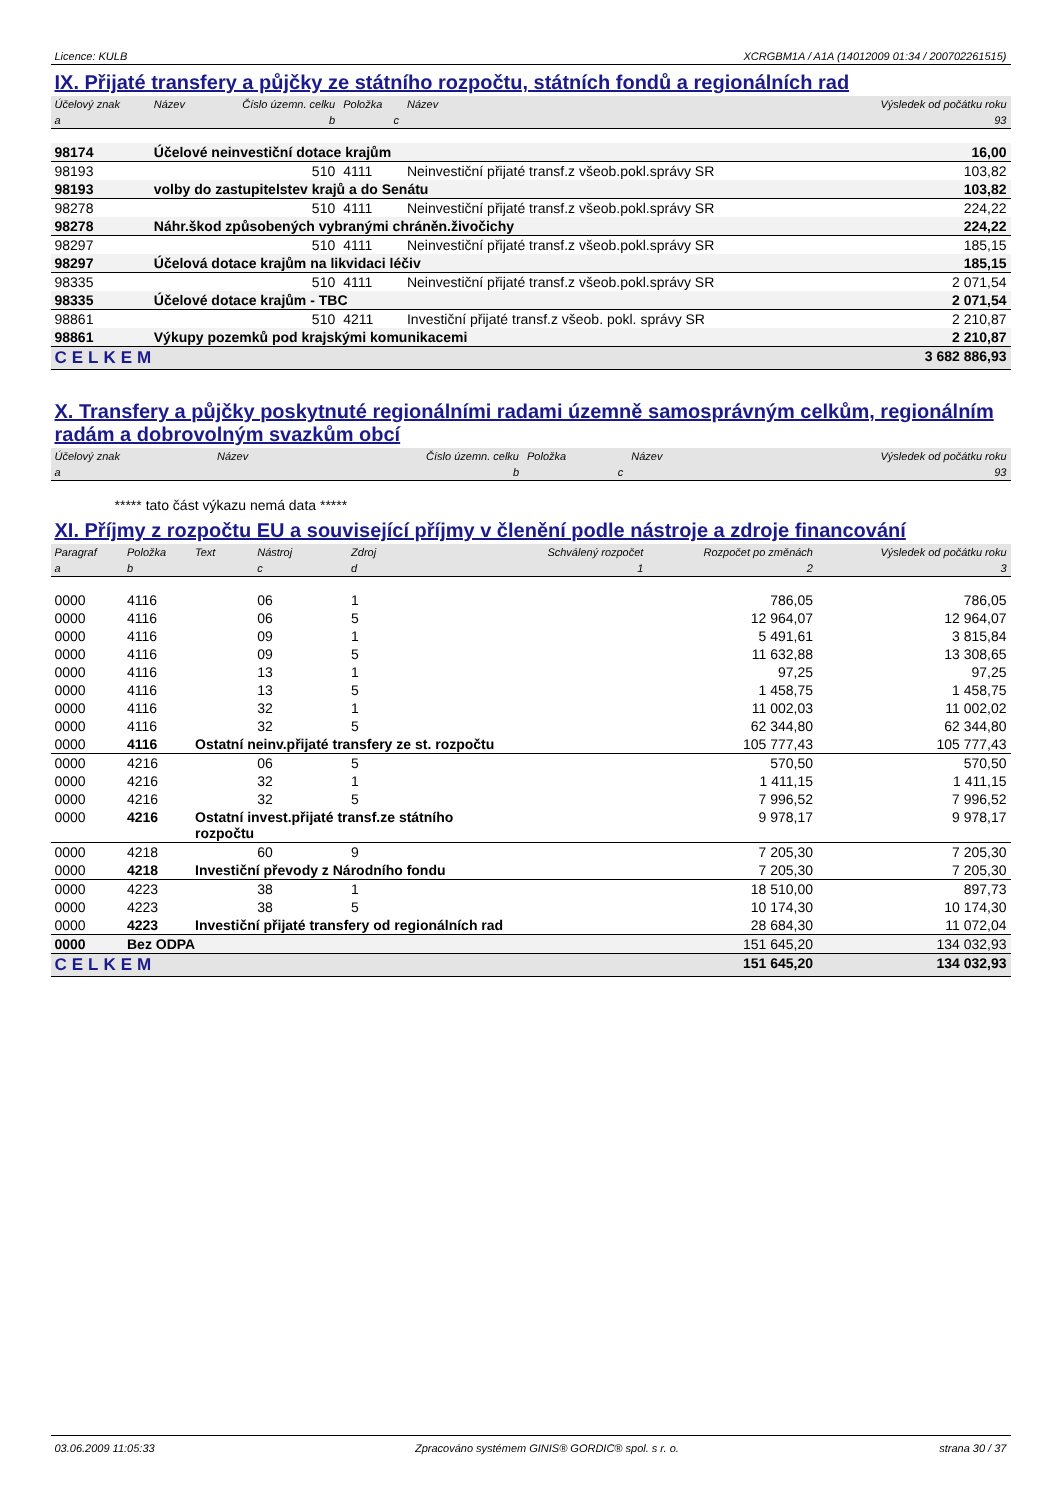Licence: KULB XCRGBM1A / A1A (14012009 01:34 / 200702261515)
IX. Přijaté transfery a půjčky ze státního rozpočtu, státních fondů a regionálních rad
| Účelový znak | Název | Číslo územn. celku | Položka | Název | Výsledek od počátku roku |
| --- | --- | --- | --- | --- | --- |
| a | | b | c | | 93 |
| 98174 | Účelové neinvestiční dotace krajům | | | | 16,00 |
| 98193 | | 510 | 4111 | Neinvestiční přijaté transf.z všeob.pokl.správy SR | 103,82 |
| 98193 | volby do zastupitelstev krajů a do Senátu | | | | 103,82 |
| 98278 | | 510 | 4111 | Neinvestiční přijaté transf.z všeob.pokl.správy SR | 224,22 |
| 98278 | Náhr.škod způsobených vybranými chráněn.živočichy | | | | 224,22 |
| 98297 | | 510 | 4111 | Neinvestiční přijaté transf.z všeob.pokl.správy SR | 185,15 |
| 98297 | Účelová dotace krajům na likvidaci léčiv | | | | 185,15 |
| 98335 | | 510 | 4111 | Neinvestiční přijaté transf.z všeob.pokl.správy SR | 2 071,54 |
| 98335 | Účelové dotace krajům - TBC | | | | 2 071,54 |
| 98861 | | 510 | 4211 | Investiční přijaté transf.z všeob. pokl. správy SR | 2 210,87 |
| 98861 | Výkupy pozemků pod krajskými komunikacemi | | | | 2 210,87 |
| CELKEM | | | | | 3 682 886,93 |
X. Transfery a půjčky poskytnuté regionálními radami územně samosprávným celkům, regionálním radám a dobrovolným svazkům obcí
| Účelový znak | Název | Číslo územn. celku | Položka | Název | Výsledek od počátku roku |
| --- | --- | --- | --- | --- | --- |
| a | | b | c | | 93 |
***** tato část výkazu nemá data *****
XI. Příjmy z rozpočtu EU a související příjmy v členění podle nástroje a zdroje financování
| Paragraf | Položka | Text | Nástroj | Zdroj | Schválený rozpočet | Rozpočet po změnách | Výsledek od počátku roku |
| --- | --- | --- | --- | --- | --- | --- | --- |
| a | b | | c | d | 1 | 2 | 3 |
| 0000 | 4116 | | 06 | 1 | | 786,05 | 786,05 |
| 0000 | 4116 | | 06 | 5 | | 12 964,07 | 12 964,07 |
| 0000 | 4116 | | 09 | 1 | | 5 491,61 | 3 815,84 |
| 0000 | 4116 | | 09 | 5 | | 11 632,88 | 13 308,65 |
| 0000 | 4116 | | 13 | 1 | | 97,25 | 97,25 |
| 0000 | 4116 | | 13 | 5 | | 1 458,75 | 1 458,75 |
| 0000 | 4116 | | 32 | 1 | | 11 002,03 | 11 002,02 |
| 0000 | 4116 | | 32 | 5 | | 62 344,80 | 62 344,80 |
| 0000 | 4116 | Ostatní neinv.přijaté transfery ze st. rozpočtu | | | | 105 777,43 | 105 777,43 |
| 0000 | 4216 | | 06 | 5 | | 570,50 | 570,50 |
| 0000 | 4216 | | 32 | 1 | | 1 411,15 | 1 411,15 |
| 0000 | 4216 | | 32 | 5 | | 7 996,52 | 7 996,52 |
| 0000 | 4216 | Ostatní invest.přijaté transf.ze státního rozpočtu | | | | 9 978,17 | 9 978,17 |
| 0000 | 4218 | | 60 | 9 | | 7 205,30 | 7 205,30 |
| 0000 | 4218 | Investiční převody z Národního fondu | | | | 7 205,30 | 7 205,30 |
| 0000 | 4223 | | 38 | 1 | | 18 510,00 | 897,73 |
| 0000 | 4223 | | 38 | 5 | | 10 174,30 | 10 174,30 |
| 0000 | 4223 | Investiční přijaté transfery od regionálních rad | | | | 28 684,30 | 11 072,04 |
| 0000 | Bez ODPA | | | | | 151 645,20 | 134 032,93 |
| CELKEM | | | | | | 151 645,20 | 134 032,93 |
03.06.2009 11:05:33 Zpracováno systémem GINIS® GORDIC® spol. s r. o. strana 30 / 37